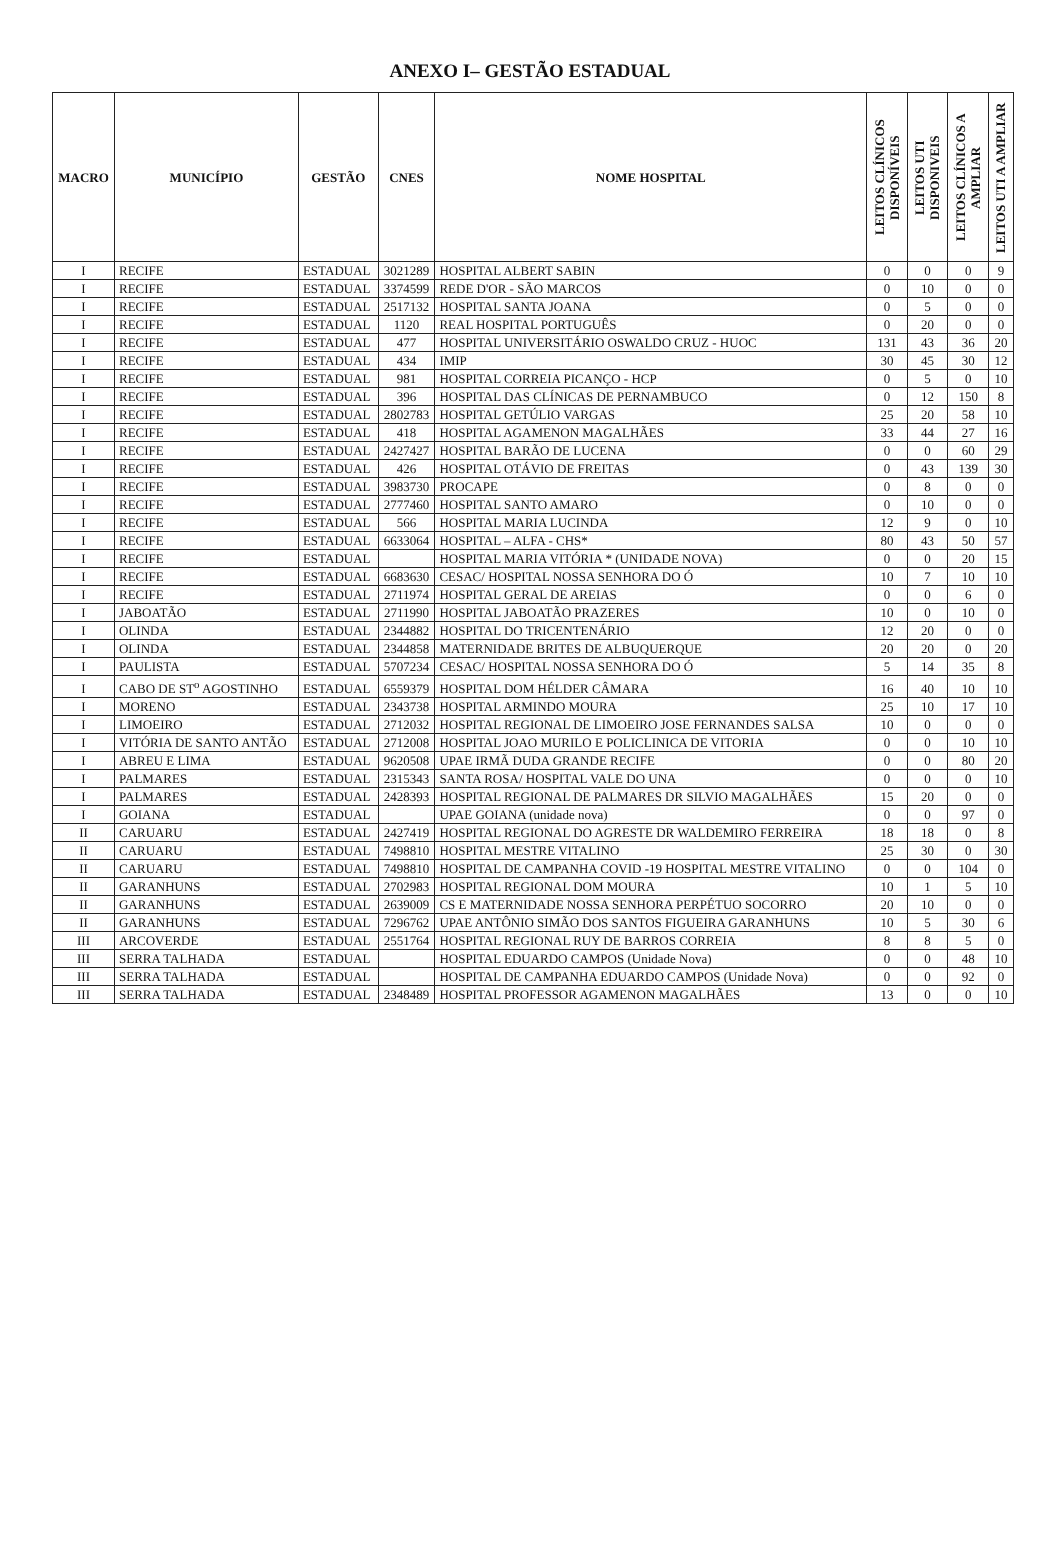ANEXO I– GESTÃO ESTADUAL
| MACRO | MUNICÍPIO | GESTÃO | CNES | NOME HOSPITAL | LEITOS CLÍNICOS DISPONÍVEIS | LEITOS UTI DISPONIVEIS | LEITOS CLÍNICOS A AMPLIAR | LEITOS UTI A AMPLIAR |
| --- | --- | --- | --- | --- | --- | --- | --- | --- |
| I | RECIFE | ESTADUAL | 3021289 | HOSPITAL ALBERT SABIN | 0 | 0 | 0 | 9 |
| I | RECIFE | ESTADUAL | 3374599 | REDE D'OR - SÃO MARCOS | 0 | 10 | 0 | 0 |
| I | RECIFE | ESTADUAL | 2517132 | HOSPITAL SANTA JOANA | 0 | 5 | 0 | 0 |
| I | RECIFE | ESTADUAL | 1120 | REAL HOSPITAL PORTUGUÊS | 0 | 20 | 0 | 0 |
| I | RECIFE | ESTADUAL | 477 | HOSPITAL UNIVERSITÁRIO OSWALDO CRUZ - HUOC | 131 | 43 | 36 | 20 |
| I | RECIFE | ESTADUAL | 434 | IMIP | 30 | 45 | 30 | 12 |
| I | RECIFE | ESTADUAL | 981 | HOSPITAL CORREIA PICANÇO - HCP | 0 | 5 | 0 | 10 |
| I | RECIFE | ESTADUAL | 396 | HOSPITAL DAS CLÍNICAS DE PERNAMBUCO | 0 | 12 | 150 | 8 |
| I | RECIFE | ESTADUAL | 2802783 | HOSPITAL GETÚLIO VARGAS | 25 | 20 | 58 | 10 |
| I | RECIFE | ESTADUAL | 418 | HOSPITAL AGAMENON MAGALHÃES | 33 | 44 | 27 | 16 |
| I | RECIFE | ESTADUAL | 2427427 | HOSPITAL BARÃO DE LUCENA | 0 | 0 | 60 | 29 |
| I | RECIFE | ESTADUAL | 426 | HOSPITAL OTÁVIO DE FREITAS | 0 | 43 | 139 | 30 |
| I | RECIFE | ESTADUAL | 3983730 | PROCAPE | 0 | 8 | 0 | 0 |
| I | RECIFE | ESTADUAL | 2777460 | HOSPITAL SANTO AMARO | 0 | 10 | 0 | 0 |
| I | RECIFE | ESTADUAL | 566 | HOSPITAL MARIA LUCINDA | 12 | 9 | 0 | 10 |
| I | RECIFE | ESTADUAL | 6633064 | HOSPITAL – ALFA - CHS* | 80 | 43 | 50 | 57 |
| I | RECIFE | ESTADUAL | | HOSPITAL MARIA VITÓRIA * (UNIDADE NOVA) | 0 | 0 | 20 | 15 |
| I | RECIFE | ESTADUAL | 6683630 | CESAC/ HOSPITAL NOSSA SENHORA DO Ó | 10 | 7 | 10 | 10 |
| I | RECIFE | ESTADUAL | 2711974 | HOSPITAL GERAL DE AREIAS | 0 | 0 | 6 | 0 |
| I | JABOATÃO | ESTADUAL | 2711990 | HOSPITAL JABOATÃO PRAZERES | 10 | 0 | 10 | 0 |
| I | OLINDA | ESTADUAL | 2344882 | HOSPITAL DO TRICENTENÁRIO | 12 | 20 | 0 | 0 |
| I | OLINDA | ESTADUAL | 2344858 | MATERNIDADE BRITES DE ALBUQUERQUE | 20 | 20 | 0 | 20 |
| I | PAULISTA | ESTADUAL | 5707234 | CESAC/ HOSPITAL NOSSA SENHORA DO Ó | 5 | 14 | 35 | 8 |
| I | CABO DE ST<sup>o</sup> AGOSTINHO | ESTADUAL | 6559379 | HOSPITAL DOM HÉLDER CÂMARA | 16 | 40 | 10 | 10 |
| I | MORENO | ESTADUAL | 2343738 | HOSPITAL ARMINDO MOURA | 25 | 10 | 17 | 10 |
| I | LIMOEIRO | ESTADUAL | 2712032 | HOSPITAL REGIONAL DE LIMOEIRO JOSE FERNANDES SALSA | 10 | 0 | 0 | 0 |
| I | VITÓRIA DE SANTO ANTÃO | ESTADUAL | 2712008 | HOSPITAL JOAO MURILO E POLICLINICA DE VITORIA | 0 | 0 | 10 | 10 |
| I | ABREU E LIMA | ESTADUAL | 9620508 | UPAE IRMÃ DUDA GRANDE RECIFE | 0 | 0 | 80 | 20 |
| I | PALMARES | ESTADUAL | 2315343 | SANTA ROSA/ HOSPITAL VALE DO UNA | 0 | 0 | 0 | 10 |
| I | PALMARES | ESTADUAL | 2428393 | HOSPITAL REGIONAL DE PALMARES DR SILVIO MAGALHÃES | 15 | 20 | 0 | 0 |
| I | GOIANA | ESTADUAL | | UPAE GOIANA (unidade nova) | 0 | 0 | 97 | 0 |
| II | CARUARU | ESTADUAL | 2427419 | HOSPITAL REGIONAL DO AGRESTE DR WALDEMIRO FERREIRA | 18 | 18 | 0 | 8 |
| II | CARUARU | ESTADUAL | 7498810 | HOSPITAL MESTRE VITALINO | 25 | 30 | 0 | 30 |
| II | CARUARU | ESTADUAL | 7498810 | HOSPITAL DE CAMPANHA COVID -19 HOSPITAL MESTRE VITALINO | 0 | 0 | 104 | 0 |
| II | GARANHUNS | ESTADUAL | 2702983 | HOSPITAL REGIONAL DOM MOURA | 10 | 1 | 5 | 10 |
| II | GARANHUNS | ESTADUAL | 2639009 | CS E MATERNIDADE NOSSA SENHORA PERPÉTUO SOCORRO | 20 | 10 | 0 | 0 |
| II | GARANHUNS | ESTADUAL | 7296762 | UPAE ANTÔNIO SIMÃO DOS SANTOS FIGUEIRA GARANHUNS | 10 | 5 | 30 | 6 |
| III | ARCOVERDE | ESTADUAL | 2551764 | HOSPITAL REGIONAL RUY DE BARROS CORREIA | 8 | 8 | 5 | 0 |
| III | SERRA TALHADA | ESTADUAL | | HOSPITAL EDUARDO CAMPOS (Unidade Nova) | 0 | 0 | 48 | 10 |
| III | SERRA TALHADA | ESTADUAL | | HOSPITAL DE CAMPANHA EDUARDO CAMPOS (Unidade Nova) | 0 | 0 | 92 | 0 |
| III | SERRA TALHADA | ESTADUAL | 2348489 | HOSPITAL PROFESSOR AGAMENON MAGALHÃES | 13 | 0 | 0 | 10 |